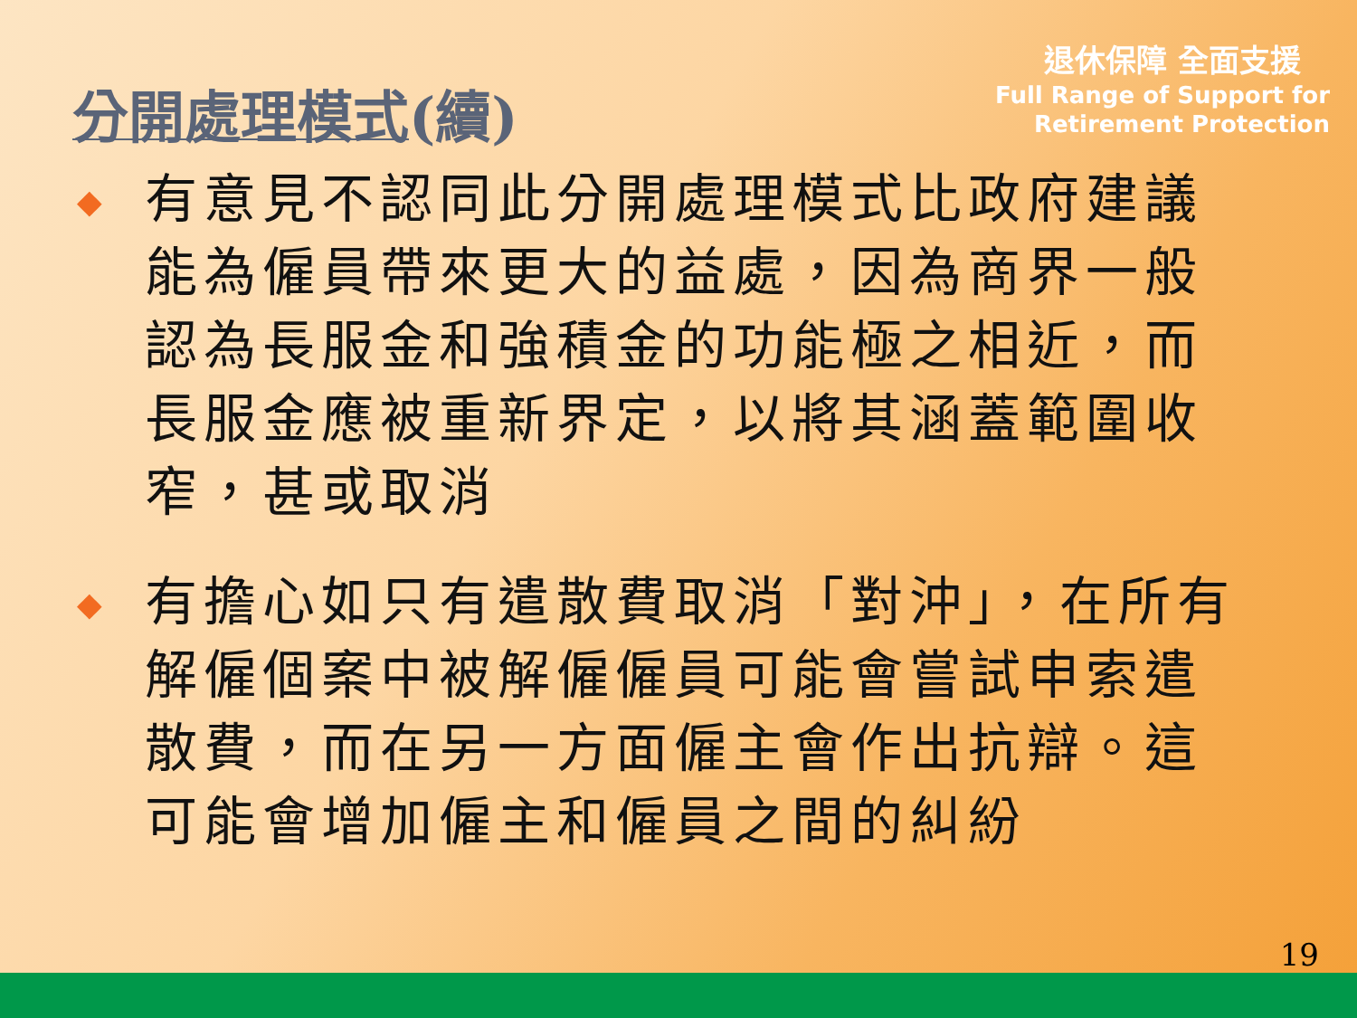分開處理模式(續)
退休保障 全面支援
Full Range of Support for
Retirement Protection
◆
有意見不認同此分開處理模式比政府建議能為僱員帶來更大的益處，因為商界一般認為長服金和強積金的功能極之相近，而長服金應被重新界定，以將其涵蓋範圍收窄，甚或取消
◆
有擔心如只有遣散費取消「對沖」，在所有解僱個案中被解僱僱員可能會嘗試申索遣散費，而在另一方面僱主會作出抗辯。這可能會增加僱主和僱員之間的糾紛
19